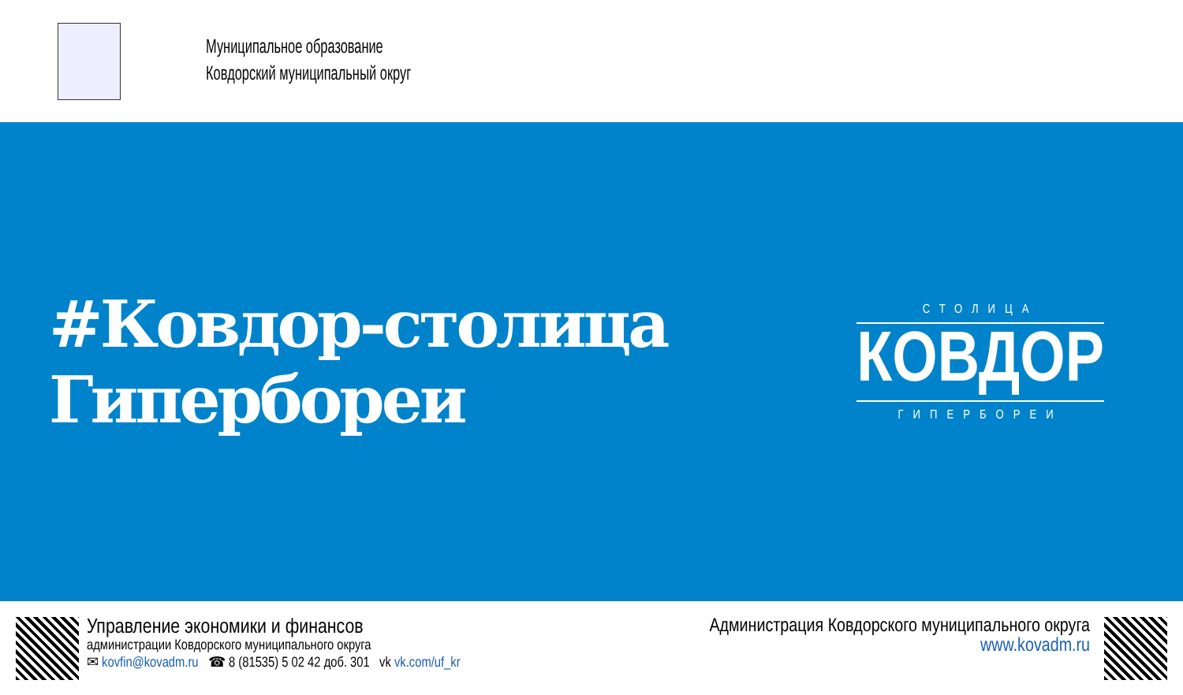Муниципальное образование
Ковдорский муниципальный округ
#Ковдор-столица Гипербореи
СТОЛИЦА
КОВДОР
ГИПЕРБОРЕИ
Управление экономики и финансов
администрации Ковдорского муниципального округа
✉ kovfin@kovadm.ru ☎ 8 (81535) 5 02 42 доб. 301 vk vk.com/uf_kr
Администрация Ковдорского муниципального округа
www.kovadm.ru